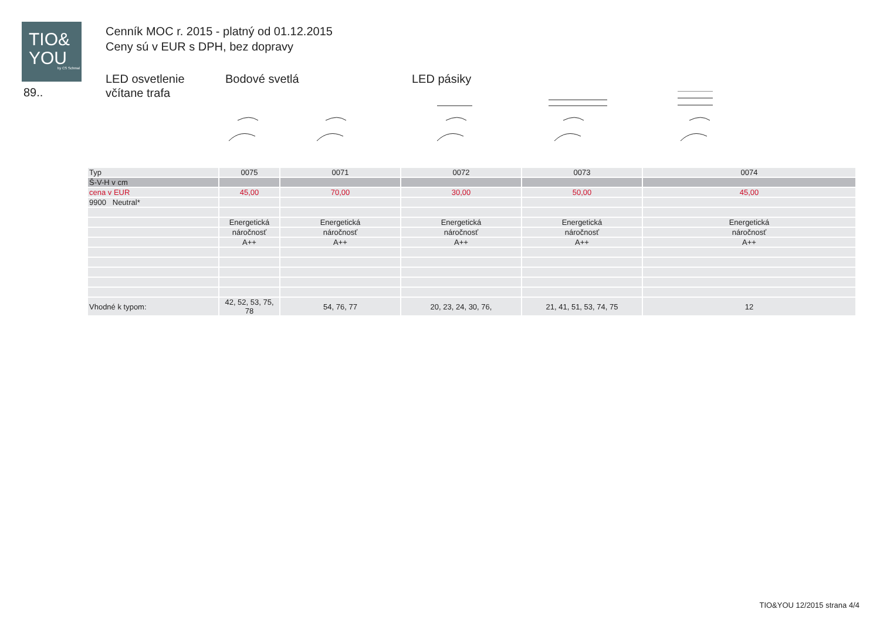TIO&
YOU
by CS Schmal
89..
Cenník MOC r. 2015 - platný od 01.12.2015
Ceny sú v EUR s DPH, bez dopravy
LED osvetlenie
včítane trafa
Bodové svetlá LED pásiky
| Typ | 0075 | 0071 | 0072 | 0073 | 0074 |
| Š-V-H v cm | | | | | |
| cena v EUR | 45,00 | 70,00 | 30,00 | 50,00 | 45,00 |
| 9900 Neutral* | | | | | |
| | Energetická | Energetická | Energetická | Energetická | Energetická |
| | náročnosť | náročnosť | náročnosť | náročnosť | náročnosť |
| | A++ | A++ | A++ | A++ | A++ |
| Vhodné k typom: | 42, 52, 53, 75, 78 | 54, 76, 77 | 20, 23, 24, 30, 76, | 21, 41, 51, 53, 74, 75 | 12 |
TIO&YOU 12/2015 strana 4/4